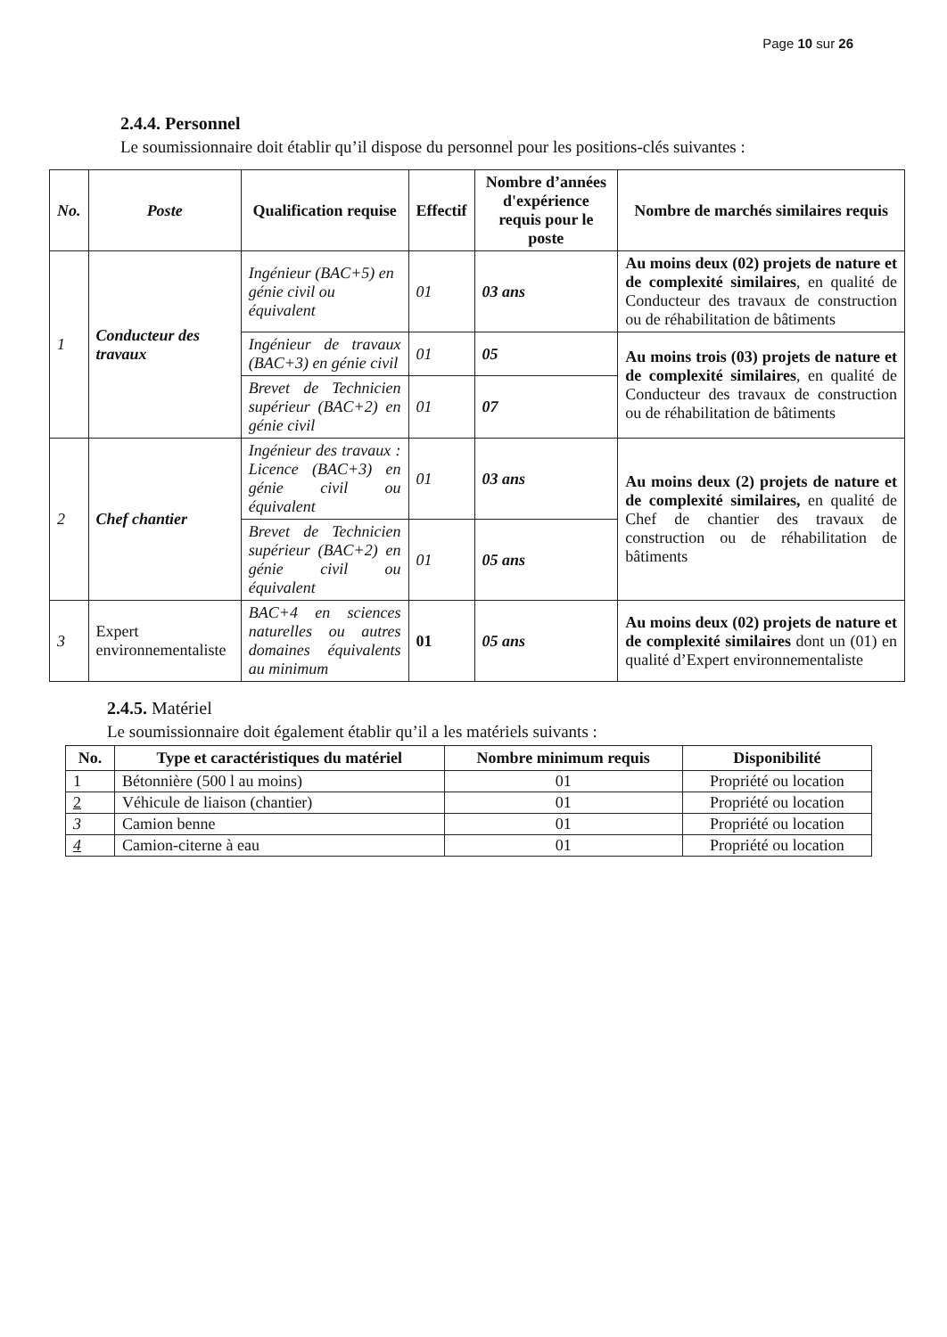Page 10 sur 26
2.4.4. Personnel
Le soumissionnaire doit établir qu’il dispose du personnel pour les positions-clés suivantes :
| No. | Poste | Qualification requise | Effectif | Nombre d’années d'expérience requis pour le poste | Nombre de marchés similaires requis |
| --- | --- | --- | --- | --- | --- |
| 1 | Conducteur des travaux | Ingénieur (BAC+5) en génie civil ou équivalent | 01 | 03 ans | Au moins deux (02) projets de nature et de complexité similaires , en qualité de Conducteur des travaux de construction ou de réhabilitation de bâtiments |
| | | Ingénieur de travaux (BAC+3) en génie civil | 01 | 05 | Au moins trois (03) projets de nature et de complexité similaires , en qualité de Conducteur des travaux de construction ou de réhabilitation de bâtiments |
| | | Brevet de Technicien supérieur (BAC+2) en génie civil | 01 | 07 | |
| 2 | Chef chantier | Ingénieur des travaux : Licence (BAC+3) en génie civil ou équivalent | 01 | 03 ans | Au moins deux (2) projets de nature et de complexité similaires, en qualité de Chef de chantier des travaux de construction ou de réhabilitation de bâtiments |
| | | Brevet de Technicien supérieur (BAC+2) en génie civil ou équivalent | 01 | 05 ans | |
| 3 | Expert environnementaliste | BAC+4 en sciences naturelles ou autres domaines équivalents au minimum | 01 | 05 ans | Au moins deux (02) projets de nature et de complexité similaires dont un (01) en qualité d’Expert environnementaliste |
2.4.5. Matériel
Le soumissionnaire doit également établir qu’il a les matériels suivants :
| No. | Type et caractéristiques du matériel | Nombre minimum requis | Disponibilité |
| --- | --- | --- | --- |
| 1 | Bétonnière (500 l au moins) | 01 | Propriété ou location |
| 2 | Véhicule de liaison (chantier) | 01 | Propriété ou location |
| 3 | Camion benne | 01 | Propriété ou location |
| 4 | Camion-citerne à eau | 01 | Propriété ou location |